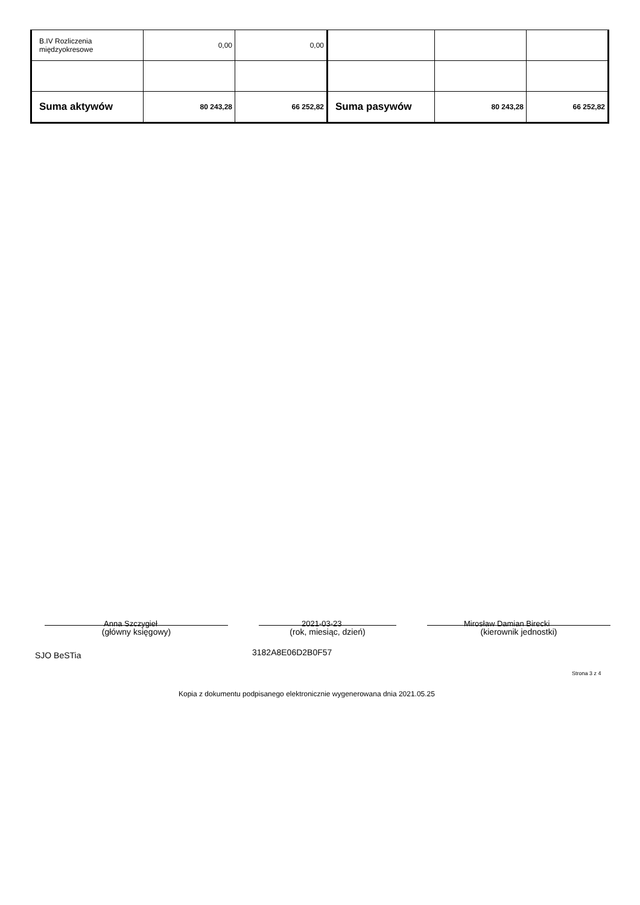| B.IV Rozliczenia międzyokresowe | 0,00 | 0,00 | | | |
| Suma aktywów | 80 243,28 | 66 252,82 | Suma pasywów | 80 243,28 | 66 252,82 |
Anna Szczygieł 2021-03-23 Mirosław Damian Birecki
(główny księgowy) (rok, miesiąc, dzień) (kierownik jednostki)
SJO BeSTia 3182A8E06D2B0F57
Strona 3 z 4
Kopia z dokumentu podpisanego elektronicznie wygenerowana dnia 2021.05.25